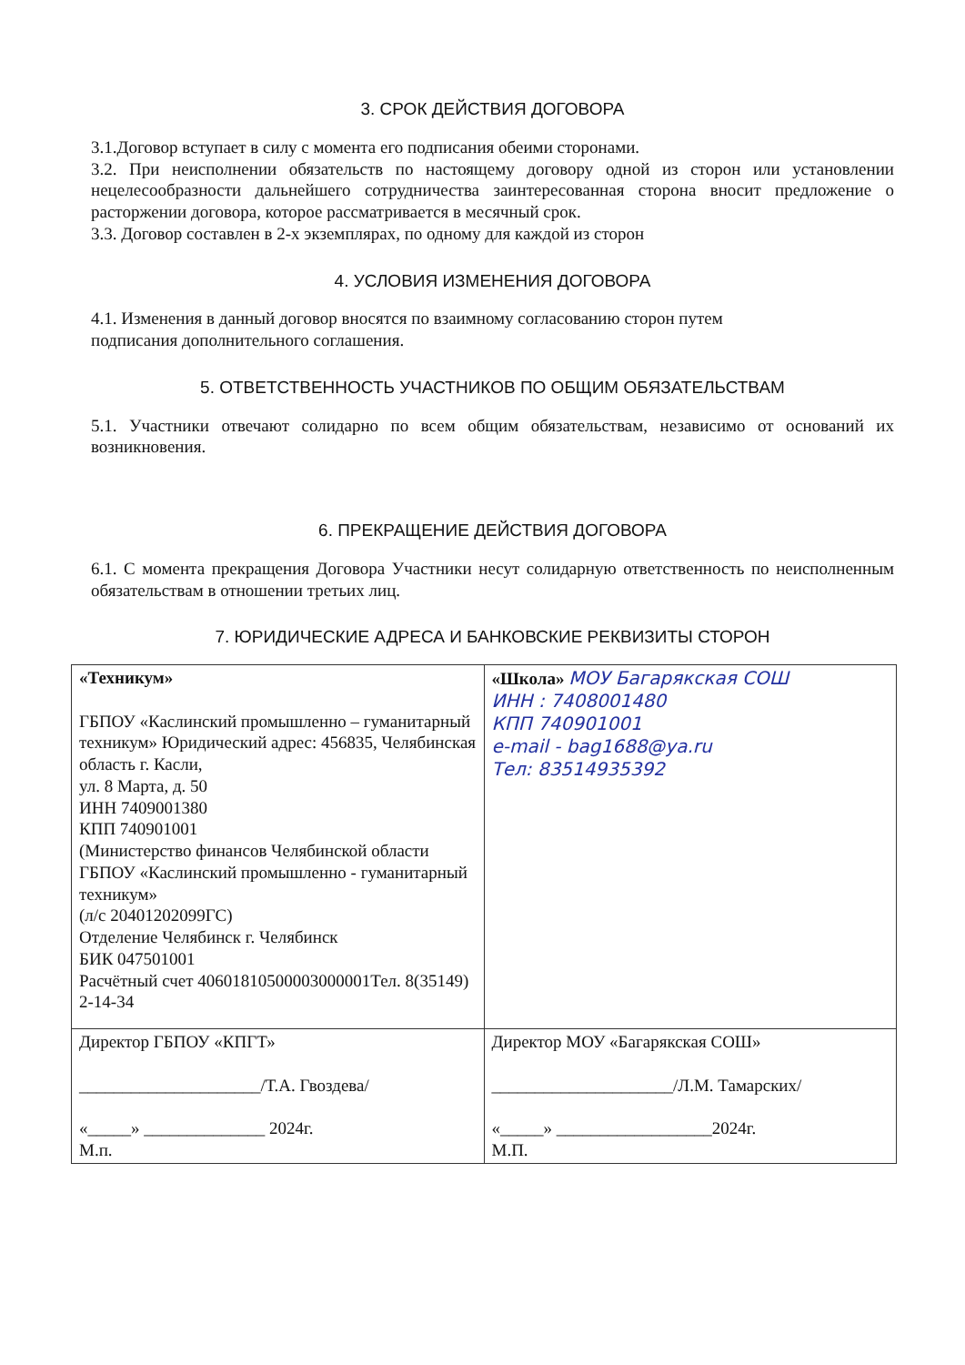3. СРОК ДЕЙСТВИЯ ДОГОВОРА
3.1.Договор вступает в силу с момента его подписания обеими сторонами.
3.2. При неисполнении обязательств по настоящему договору одной из сторон или установлении нецелесообразности дальнейшего сотрудничества заинтересованная сторона вносит предложение о расторжении договора, которое рассматривается в месячный срок.
3.3. Договор составлен в 2-х экземплярах, по одному для каждой из сторон
4. УСЛОВИЯ ИЗМЕНЕНИЯ ДОГОВОРА
4.1. Изменения в данный договор вносятся по взаимному согласованию сторон путем
подписания дополнительного соглашения.
5. ОТВЕТСТВЕННОСТЬ УЧАСТНИКОВ ПО ОБЩИМ ОБЯЗАТЕЛЬСТВАМ
5.1. Участники отвечают солидарно по всем общим обязательствам, независимо от оснований их возникновения.
6. ПРЕКРАЩЕНИЕ ДЕЙСТВИЯ ДОГОВОРА
6.1. С момента прекращения Договора Участники несут солидарную ответственность по неисполненным обязательствам в отношении третьих лиц.
7. ЮРИДИЧЕСКИЕ АДРЕСА И БАНКОВСКИЕ РЕКВИЗИТЫ СТОРОН
| «Техникум» ГБПОУ «Каслинский промышленно – гуманитарный техникум» Юридический адрес: 456835, Челябинская область г. Касли, ул. 8 Марта, д. 50 ИНН 7409001380 КПП 740901001 (Министерство финансов Челябинской области ГБПОУ «Каслинский промышленно - гуманитарный техникум» (л/с 20401202099ГС) Отделение Челябинск г. Челябинск БИК 047501001 Расчётный счет 40601810500003000001Тел. 8(35149) 2-14-34 | «Школа» МОУ Багарякская СОШ ИНН : 7408001480 КПП 740901001 e-mail - bag1688@ya.ru Тел: 83514935392 |
| Директор ГБПОУ «КПГТ» _____________________/Т.А. Гвоздева/ «_____» ______________ 2024г. М.п. | Директор МОУ «Багарякская СОШ» _____________________/Л.М. Тамарских/ «_____» __________________2024г. М.П. |